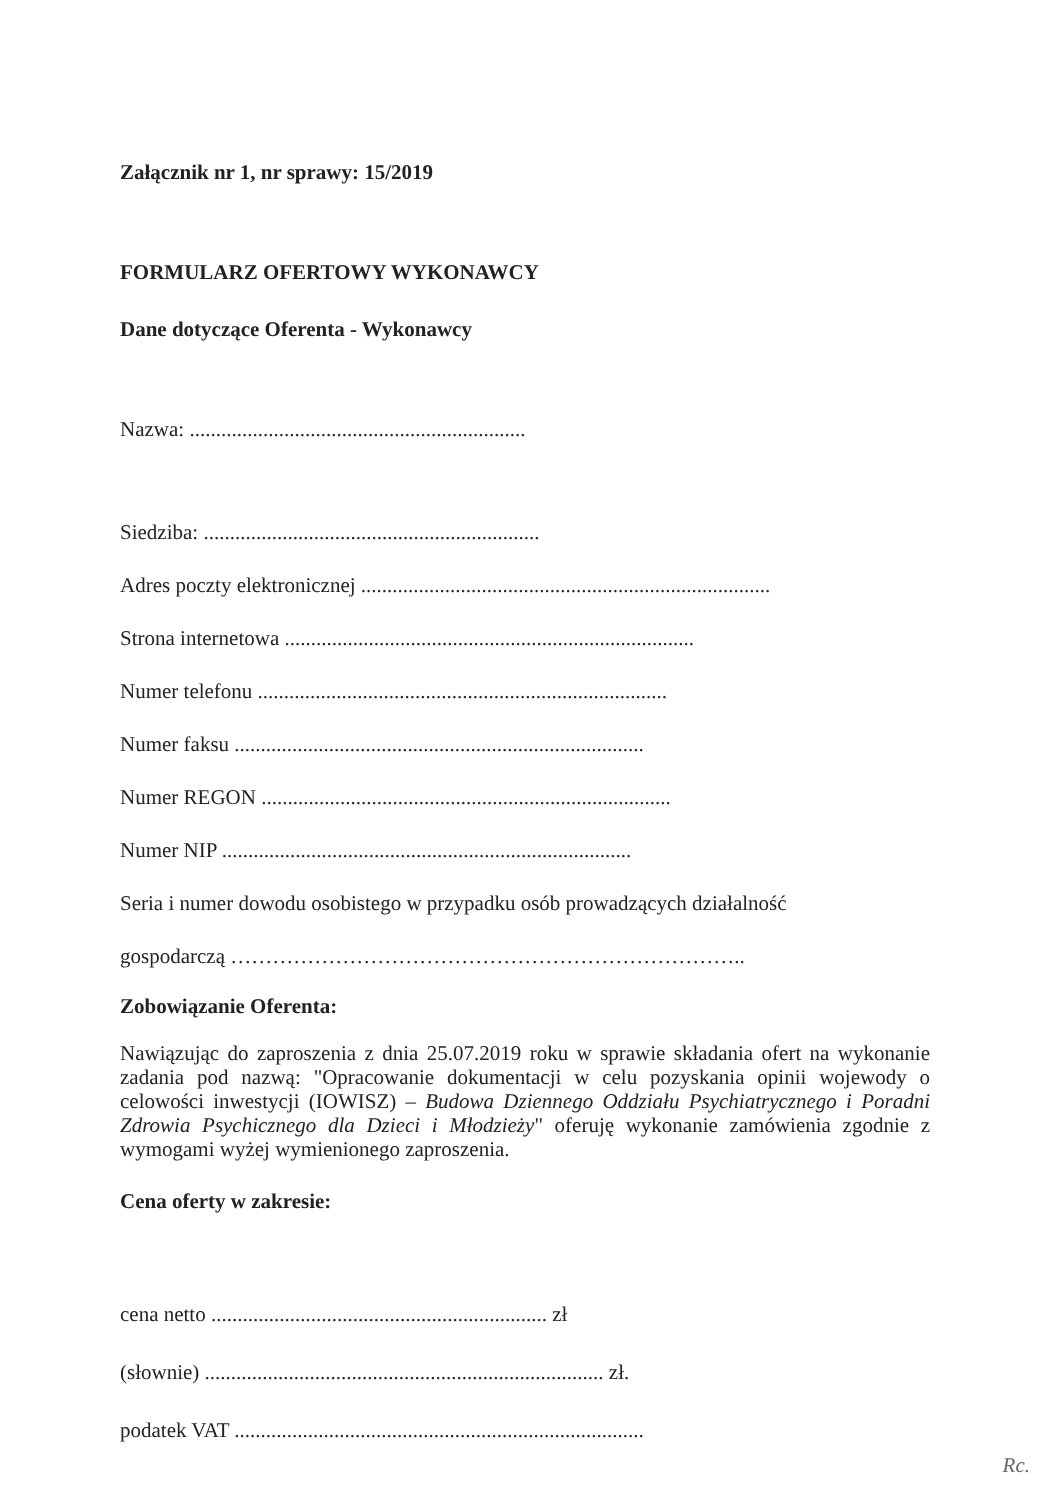Załącznik nr 1, nr sprawy: 15/2019
FORMULARZ OFERTOWY WYKONAWCY
Dane dotyczące Oferenta - Wykonawcy
Nazwa: ................................................................
Siedziba: ................................................................
Adres poczty elektronicznej ..............................................................................
Strona internetowa ..............................................................................
Numer telefonu ..............................................................................
Numer faksu ..............................................................................
Numer REGON ..............................................................................
Numer NIP ..............................................................................
Seria i numer dowodu osobistego w przypadku osób prowadzących działalność
gospodarczą ………………………………………………………………..
Zobowiązanie Oferenta:
Nawiązując do zaproszenia z dnia 25.07.2019 roku w sprawie składania ofert na wykonanie zadania pod nazwą: "Opracowanie dokumentacji w celu pozyskania opinii wojewody o celowości inwestycji (IOWISZ) – Budowa Dziennego Oddziału Psychiatrycznego i Poradni Zdrowia Psychicznego dla Dzieci i Młodzieży" oferuję wykonanie zamówienia zgodnie z wymogami wyżej wymienionego zaproszenia.
Cena oferty w zakresie:
cena netto ................................................................ zł
(słownie) ............................................................................ zł.
podatek VAT ..............................................................................
Rc.